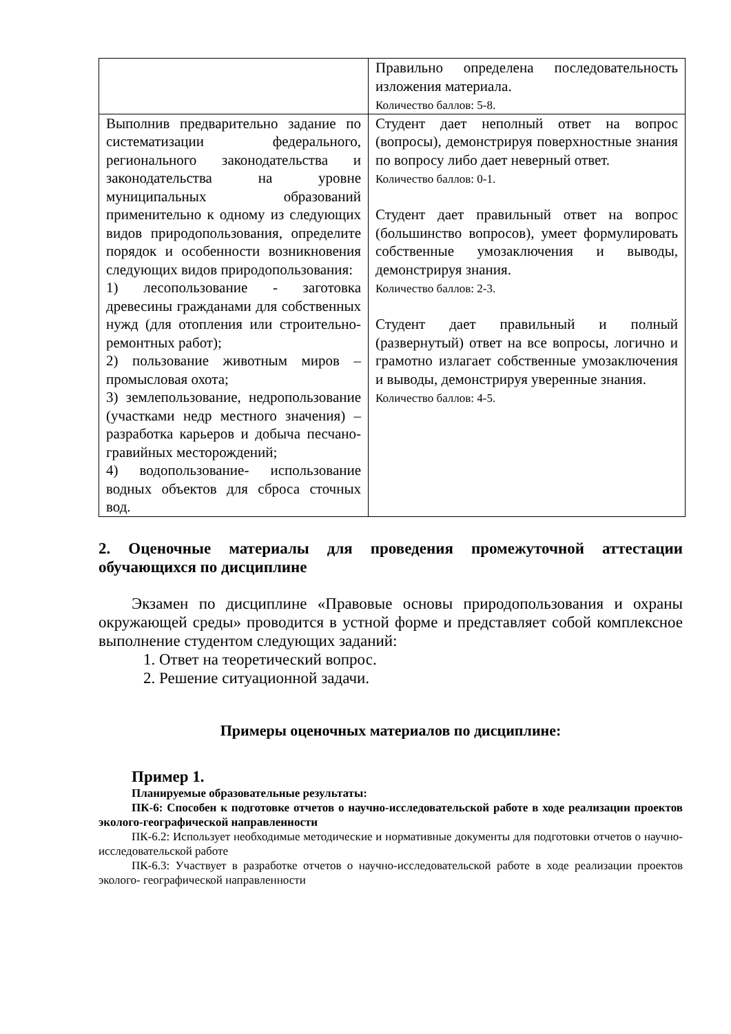| | Правильно определена последовательность изложения материала. Количество баллов: 5-8. |
| Выполнив предварительно задание по систематизации федерального, регионального законодательства и законодательства на уровне муниципальных образований применительно к одному из следующих видов природопользования, определите порядок и особенности возникновения следующих видов природопользования: 1) лесопользование - заготовка древесины гражданами для собственных нужд (для отопления или строительно-ремонтных работ); 2) пользование животным миров – промысловая охота; 3) землепользование, недропользование (участками недр местного значения) – разработка карьеров и добыча песчано-гравийных месторождений; 4) водопользование- использование водных объектов для сброса сточных вод. | Студент дает неполный ответ на вопрос (вопросы), демонстрируя поверхностные знания по вопросу либо дает неверный ответ. Количество баллов: 0-1. Студент дает правильный ответ на вопрос (большинство вопросов), умеет формулировать собственные умозаключения и выводы, демонстрируя знания. Количество баллов: 2-3. Студент дает правильный и полный (развернутый) ответ на все вопросы, логично и грамотно излагает собственные умозаключения и выводы, демонстрируя уверенные знания. Количество баллов: 4-5. |
2. Оценочные материалы для проведения промежуточной аттестации обучающихся по дисциплине
Экзамен по дисциплине «Правовые основы природопользования и охраны окружающей среды» проводится в устной форме и представляет собой комплексное выполнение студентом следующих заданий:
1. Ответ на теоретический вопрос.
2. Решение ситуационной задачи.
Примеры оценочных материалов по дисциплине:
Пример 1.
Планируемые образовательные результаты:
ПК-6: Способен к подготовке отчетов о научно-исследовательской работе в ходе реализации проектов эколого-географической направленности
ПК-6.2: Использует необходимые методические и нормативные документы для подготовки отчетов о научно- исследовательской работе
ПК-6.3: Участвует в разработке отчетов о научно-исследовательской работе в ходе реализации проектов эколого- географической направленности